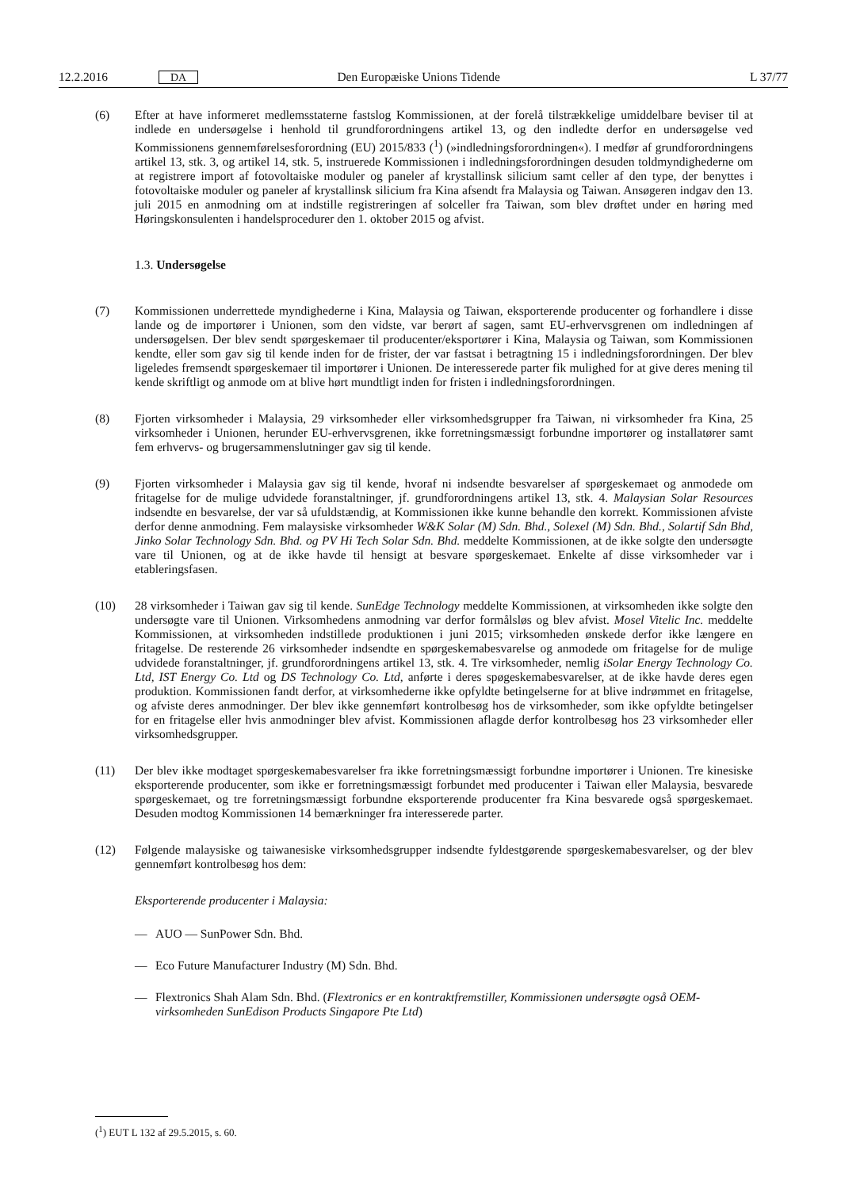12.2.2016 DA Den Europæiske Unions Tidende L 37/77
(6) Efter at have informeret medlemsstaterne fastslog Kommissionen, at der forelå tilstrækkelige umiddelbare beviser til at indlede en undersøgelse i henhold til grundforordningens artikel 13, og den indledte derfor en undersøgelse ved Kommissionens gennemførelsesforordning (EU) 2015/833 (<sup>1</sup>) (»indledningsforordningen«). I medfør af grundforordningens artikel 13, stk. 3, og artikel 14, stk. 5, instruerede Kommissionen i indledningsforordningen desuden toldmyndighederne om at registrere import af fotovoltaiske moduler og paneler af krystallinsk silicium samt celler af den type, der benyttes i fotovoltaiske moduler og paneler af krystallinsk silicium fra Kina afsendt fra Malaysia og Taiwan. Ansøgeren indgav den 13. juli 2015 en anmodning om at indstille registreringen af solceller fra Taiwan, som blev drøftet under en høring med Høringskonsulenten i handelsprocedurer den 1. oktober 2015 og afvist.
1.3. Undersøgelse
(7) Kommissionen underrettede myndighederne i Kina, Malaysia og Taiwan, eksporterende producenter og forhandlere i disse lande og de importører i Unionen, som den vidste, var berørt af sagen, samt EU-erhvervsgrenen om indledningen af undersøgelsen. Der blev sendt spørgeskemaer til producenter/eksportører i Kina, Malaysia og Taiwan, som Kommissionen kendte, eller som gav sig til kende inden for de frister, der var fastsat i betragtning 15 i indledningsforordningen. Der blev ligeledes fremsendt spørgeskemaer til importører i Unionen. De interesserede parter fik mulighed for at give deres mening til kende skriftligt og anmode om at blive hørt mundtligt inden for fristen i indledningsforordningen.
(8) Fjorten virksomheder i Malaysia, 29 virksomheder eller virksomhedsgrupper fra Taiwan, ni virksomheder fra Kina, 25 virksomheder i Unionen, herunder EU-erhvervsgrenen, ikke forretningsmæssigt forbundne importører og installatører samt fem erhvervs- og brugersammenslutninger gav sig til kende.
(9) Fjorten virksomheder i Malaysia gav sig til kende, hvoraf ni indsendte besvarelser af spørgeskemaet og anmodede om fritagelse for de mulige udvidede foranstaltninger, jf. grundforordningens artikel 13, stk. 4. Malaysian Solar Resources indsendte en besvarelse, der var så ufuldstændig, at Kommissionen ikke kunne behandle den korrekt. Kommissionen afviste derfor denne anmodning. Fem malaysiske virksomheder W&K Solar (M) Sdn. Bhd., Solexel (M) Sdn. Bhd., Solartif Sdn Bhd, Jinko Solar Technology Sdn. Bhd. og PV Hi Tech Solar Sdn. Bhd. meddelte Kommissionen, at de ikke solgte den undersøgte vare til Unionen, og at de ikke havde til hensigt at besvare spørgeskemaet. Enkelte af disse virksomheder var i etableringsfasen.
(10) 28 virksomheder i Taiwan gav sig til kende. SunEdge Technology meddelte Kommissionen, at virksomheden ikke solgte den undersøgte vare til Unionen. Virksomhedens anmodning var derfor formålsløs og blev afvist. Mosel Vitelic Inc. meddelte Kommissionen, at virksomheden indstillede produktionen i juni 2015; virksomheden ønskede derfor ikke længere en fritagelse. De resterende 26 virksomheder indsendte en spørgeskemabesvarelse og anmodede om fritagelse for de mulige udvidede foranstaltninger, jf. grundforordningens artikel 13, stk. 4. Tre virksomheder, nemlig iSolar Energy Technology Co. Ltd, IST Energy Co. Ltd og DS Technology Co. Ltd, anførte i deres spøgeskemabesvarelser, at de ikke havde deres egen produktion. Kommissionen fandt derfor, at virksomhederne ikke opfyldte betingelserne for at blive indrømmet en fritagelse, og afviste deres anmodninger. Der blev ikke gennemført kontrolbesøg hos de virksomheder, som ikke opfyldte betingelser for en fritagelse eller hvis anmodninger blev afvist. Kommissionen aflagde derfor kontrolbesøg hos 23 virksomheder eller virksomhedsgrupper.
(11) Der blev ikke modtaget spørgeskemabesvarelser fra ikke forretningsmæssigt forbundne importører i Unionen. Tre kinesiske eksporterende producenter, som ikke er forretningsmæssigt forbundet med producenter i Taiwan eller Malaysia, besvarede spørgeskemaet, og tre forretningsmæssigt forbundne eksporterende producenter fra Kina besvarede også spørgeskemaet. Desuden modtog Kommissionen 14 bemærkninger fra interesserede parter.
(12) Følgende malaysiske og taiwanesiske virksomhedsgrupper indsendte fyldestgørende spørgeskemabesvarelser, og der blev gennemført kontrolbesøg hos dem:
Eksporterende producenter i Malaysia:
— AUO — SunPower Sdn. Bhd.
— Eco Future Manufacturer Industry (M) Sdn. Bhd.
— Flextronics Shah Alam Sdn. Bhd. (Flextronics er en kontraktfremstiller, Kommissionen undersøgte også OEM-virksomheden SunEdison Products Singapore Pte Ltd)
(<sup>1</sup>) EUT L 132 af 29.5.2015, s. 60.